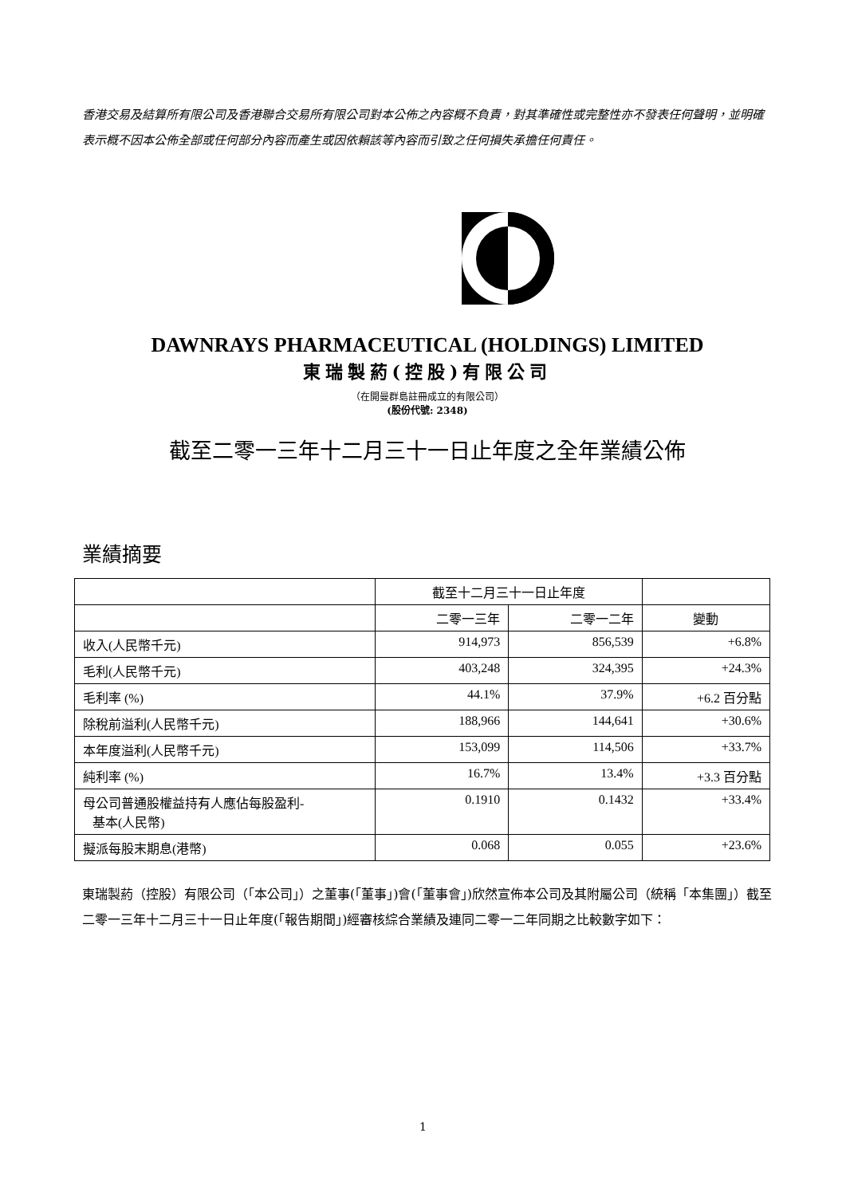香港交易及結算所有限公司及香港聯合交易所有限公司對本公佈之內容概不負責，對其準確性或完整性亦不發表任何聲明，並明確表示概不因本公佈全部或任何部分內容而產生或因依賴該等內容而引致之任何損失承擔任何責任。
DAWNRAYS PHARMACEUTICAL (HOLDINGS) LIMITED
東瑞製葯(控股)有限公司
（在開曼群島註冊成立的有限公司）
(股份代號: 2348)
截至二零一三年十二月三十一日止年度之全年業績公佈
業績摘要
| | 截至十二月三十一日止年度 | | |
| --- | --- | --- | --- |
| | 二零一三年 | 二零一二年 | 變動 |
| 收入(人民幣千元) | 914,973 | 856,539 | +6.8% |
| 毛利(人民幣千元) | 403,248 | 324,395 | +24.3% |
| 毛利率 (%) | 44.1% | 37.9% | +6.2 百分點 |
| 除稅前溢利(人民幣千元) | 188,966 | 144,641 | +30.6% |
| 本年度溢利(人民幣千元) | 153,099 | 114,506 | +33.7% |
| 純利率 (%) | 16.7% | 13.4% | +3.3 百分點 |
| 母公司普通股權益持有人應佔每股盈利- 基本(人民幣) | 0.1910 | 0.1432 | +33.4% |
| 擬派每股末期息(港幣) | 0.068 | 0.055 | +23.6% |
東瑞製葯（控股）有限公司（「本公司」）之董事(「董事」)會(「董事會」)欣然宣佈本公司及其附屬公司（統稱「本集團」）截至二零一三年十二月三十一日止年度(「報告期間」)經審核綜合業績及連同二零一二年同期之比較數字如下：
1